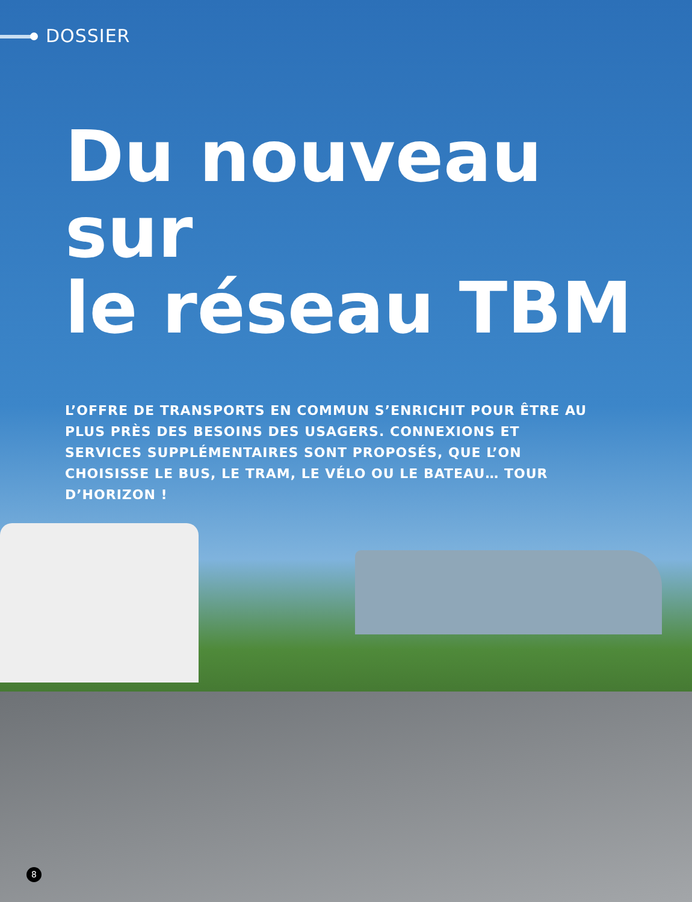DOSSIER
Du nouveau sur
le réseau TBM
L’OFFRE DE TRANSPORTS EN COMMUN S’ENRICHIT POUR ÊTRE AU PLUS PRÈS DES BESOINS DES USAGERS. CONNEXIONS ET SERVICES SUPPLÉMENTAIRES SONT PROPOSÉS, QUE L’ON CHOISISSE LE BUS, LE TRAM, LE VÉLO OU LE BATEAU… TOUR D’HORIZON !
8